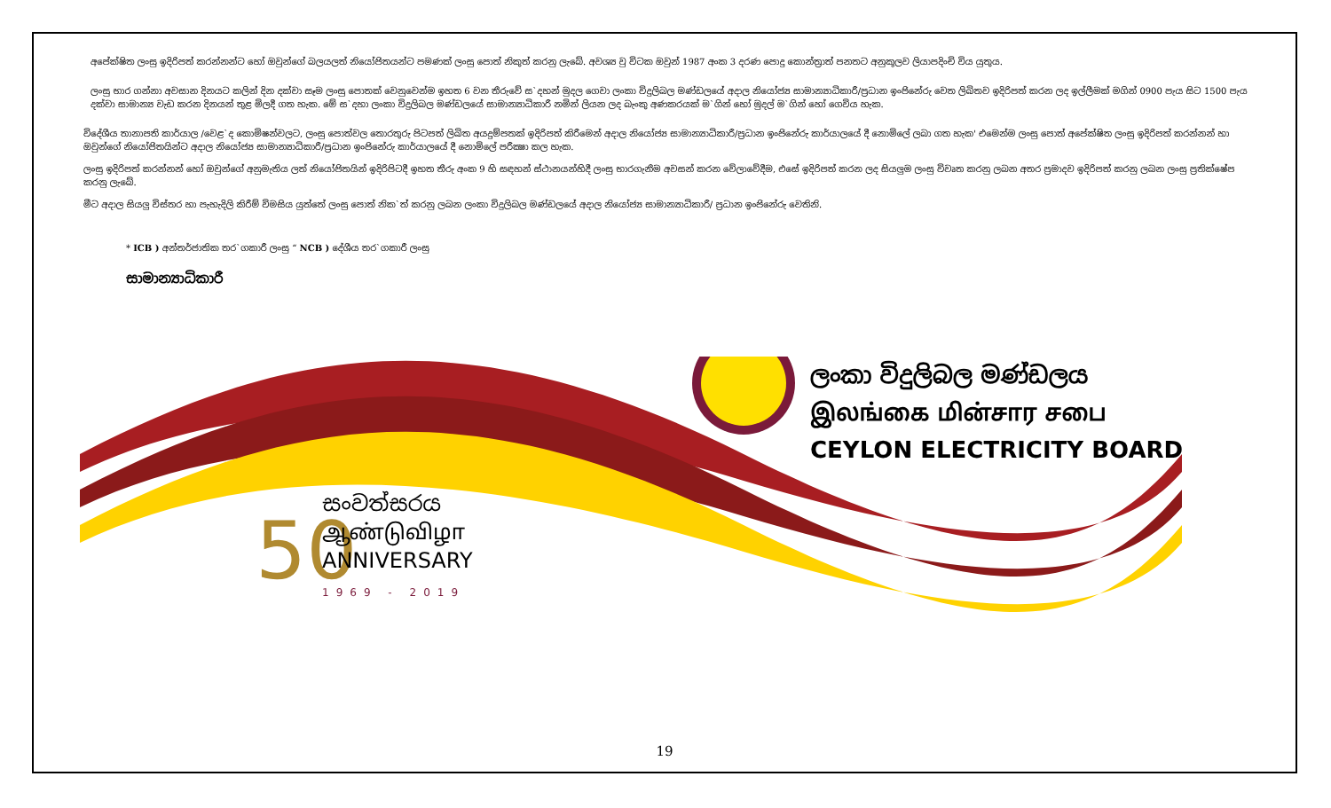අපේක්ෂිත ලංසු ඉදිරිපත් කරන්නන්ට හෝ ඔවුන්ගේ බලයලත් නියෝජිතයන්ට පමණක් ලංසු පොත් නිකුත් කරනු ලැබේ. අවශ්‍ය වු විටක ඔවුන් 1987 අංක 3 දරණ පොදු කොන්ත්‍රාත් පනතට අනුකූලව ලියාපදිංචි විය යුතුය.
ලංසු භාර ගන්නා අවසාන දිනයට කලින් දින දක්වා සෑම ලංසු පොතක් වෙනුවෙන්ම ඉහත 6 වන තීරුවේ ස`දහන් මුදල ගෙවා ලංකා විදුලිබල මණ්ඩලයේ අදාල නියෝජ්‍ය සාමාන්‍යාධිකාරී/ප්‍රධාන ඉංජිනේරු වෙත ලිඛිතව ඉදිරිපත් කරන ලද ඉල්ලීමක් මගින් 0900 පැය සිට 1500 පැය දක්වා සාමාන්‍ය වැඩ කරන දිනයන් තුළ මිලදී ගත හැක. මේ ස`දහා ලංකා විදුලිබල මණ්ඩලයේ සාමාන්‍යාධිකාරී නමින් ලියන ලද බැංකු අණකරයක් ම`ගින් හෝ මුදල් ම`ගින් හෝ ගෙවිය හැක.
විදේශීය තානාපති කාර්යාල /වෙළ`ද කොමිෂන්වලට, ලංසු පොත්වල තොරතුරු පිටපත් ලිඛිත අයදුම්පතක් ඉදිරිපත් කිරීමෙන් අදාල නියෝජ්‍ය සාමාන්‍යාධිකාරී/ප්‍රධාන ඉංජිනේරු කාර්යාලයේ දී නොමිලේ ලබා ගත හැක' එමෙන්ම ලංසු පොත් අපේක්ෂිත ලංසු ඉදිරිපත් කරන්නන් හා ඔවුන්ගේ නියෝජිතයින්ට අදාල නියෝජ්‍ය සාමාන්‍යාධිකාරී/ප්‍රධාන ඉංජිනේරු කාර්යාලයේ දී නොමිලේ පරීක්‍ෂා කල හැක.
ලංසු ඉදිරිපත් කරන්නන් හෝ ඔවුන්ගේ අනුමැතිය ලත් නියෝජිතයින් ඉදිරිපිටදී ඉහත තීරු අංක 9 හි සඳහන් ස්ථානයන්හිදී ලංසු භාරගැනීම අවසන් කරන වේලාවේදීම, එසේ ඉදිරිපත් කරන ලද සියලුම ලංසු විවෘත කරනු ලබන අතර ප්‍රමාදව ඉදිරිපත් කරනු ලබන ලංසු ප්‍රතික්ෂේප කරනු ලැබේ.
මීට අදාල සියලු විස්තර හා පැහැදිලි කිරීම් විමසිය යුත්තේ ලංසු පොත් නික`ත් කරනු ලබන ලංකා විදුලිබල මණ්ඩලයේ අදාල නියෝජ්‍ය සාමාන්‍යාධිකාරී/ ප්‍රධාන ඉංජිනේරු වෙතිනි.
* ICB ) අන්තර්ජාතික තර`ගකාරී ලංසු “ NCB ) දේශීය තර`ගකාරී ලංසු
සාමාන්‍යාධිකාරී
50
ලංකා විදුලිබල මණ්ඩලය
இலங்கை மின்சார சபை
CEYLON ELECTRICITY BOARD
සංවත්සරය
ஆண்டுவிழா
ANNIVERSARY
1969 - 2019
19